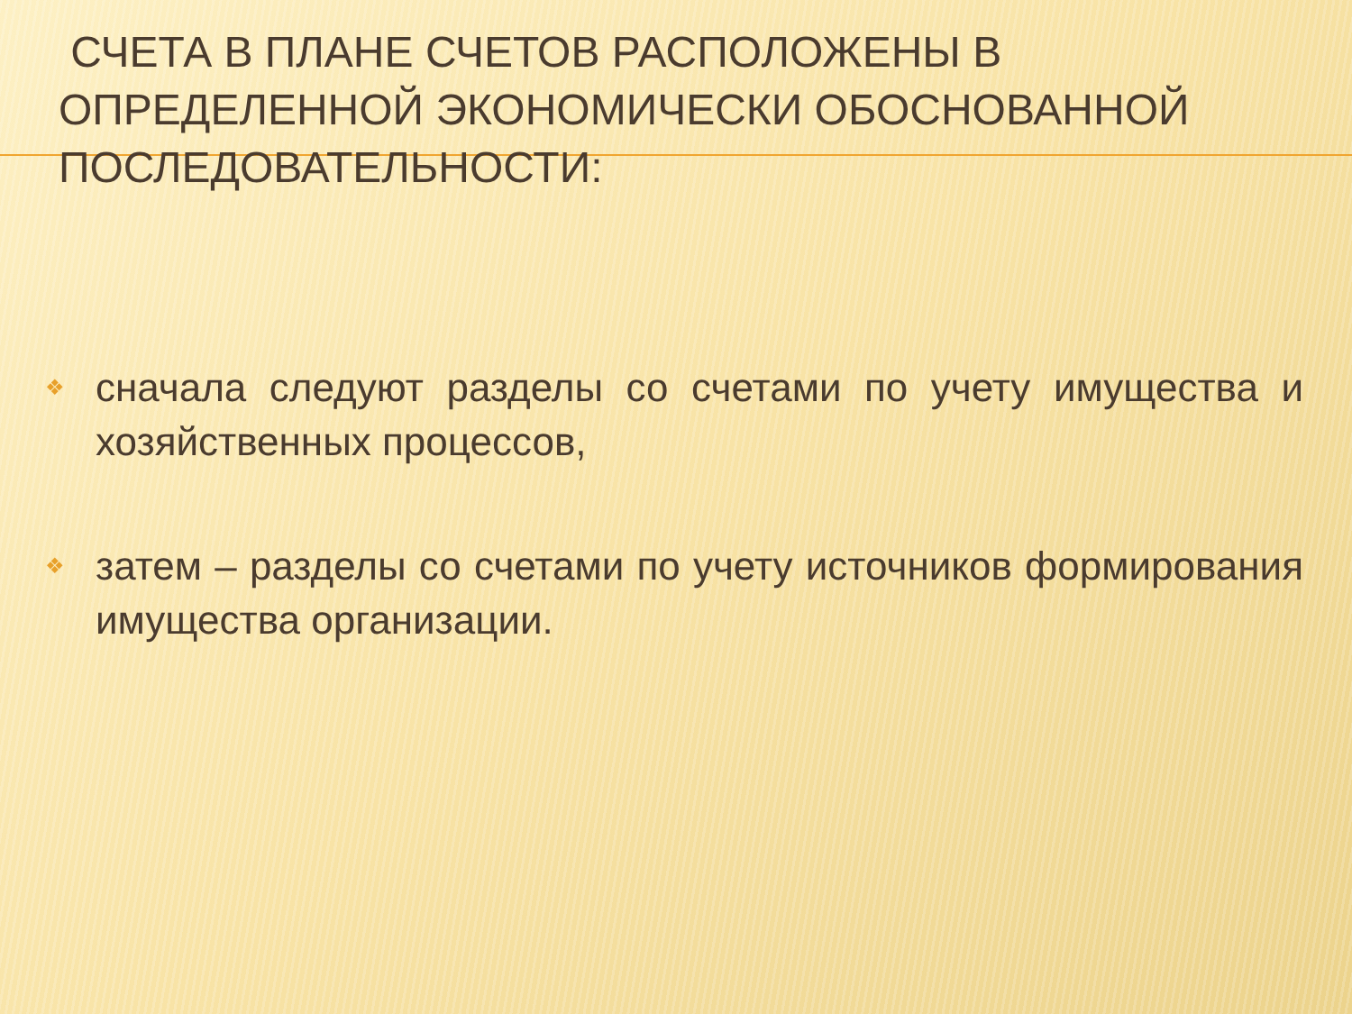СЧЕТА В ПЛАНЕ СЧЕТОВ РАСПОЛОЖЕНЫ В ОПРЕДЕЛЕННОЙ ЭКОНОМИЧЕСКИ ОБОСНОВАННОЙ ПОСЛЕДОВАТЕЛЬНОСТИ:
❖ сначала следуют разделы со счетами по учету имущества и хозяйственных процессов,
❖ затем – разделы со счетами по учету источников формирования имущества организации.